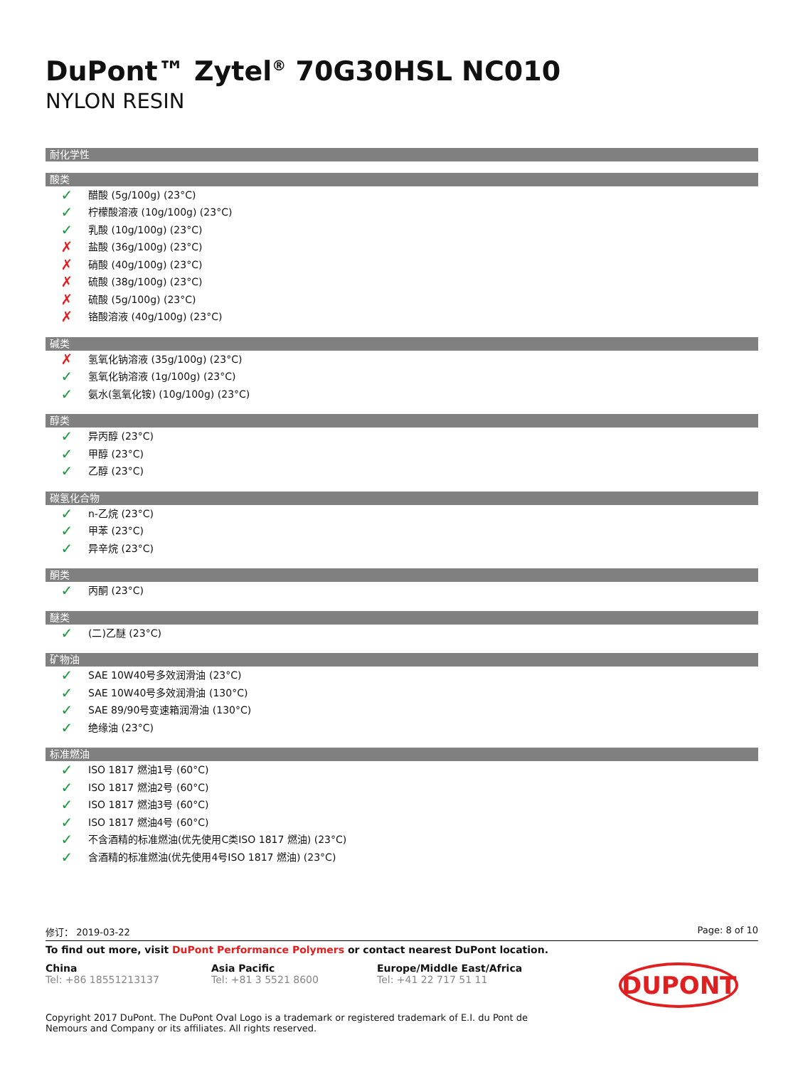DuPont™ Zytel<sup>®</sup> 70G30HSL NC010
NYLON RESIN
耐化学性
酸类
✓ 醋酸 (5g/100g) (23°C)
✓ 柠檬酸溶液 (10g/100g) (23°C)
✓ 乳酸 (10g/100g) (23°C)
✗ 盐酸 (36g/100g) (23°C)
✗ 硝酸 (40g/100g) (23°C)
✗ 硫酸 (38g/100g) (23°C)
✗ 硫酸 (5g/100g) (23°C)
✗ 铬酸溶液 (40g/100g) (23°C)
碱类
✗ 氢氧化钠溶液 (35g/100g) (23°C)
✓ 氢氧化钠溶液 (1g/100g) (23°C)
✓ 氨水(氢氧化铵) (10g/100g) (23°C)
醇类
✓ 异丙醇 (23°C)
✓ 甲醇 (23°C)
✓ 乙醇 (23°C)
碳氢化合物
✓ n-乙烷 (23°C)
✓ 甲苯 (23°C)
✓ 异辛烷 (23°C)
酮类
✓ 丙酮 (23°C)
醚类
✓ (二)乙醚 (23°C)
矿物油
✓ SAE 10W40号多效润滑油 (23°C)
✓ SAE 10W40号多效润滑油 (130°C)
✓ SAE 89/90号变速箱润滑油 (130°C)
✓ 绝缘油 (23°C)
标准燃油
✓ ISO 1817 燃油1号 (60°C)
✓ ISO 1817 燃油2号 (60°C)
✓ ISO 1817 燃油3号 (60°C)
✓ ISO 1817 燃油4号 (60°C)
✓ 不含酒精的标准燃油(优先使用C类ISO 1817 燃油) (23°C)
✓ 含酒精的标准燃油(优先使用4号ISO 1817 燃油) (23°C)
修订： 2019-03-22 Page: 8 of 10
To find out more, visit DuPont Performance Polymers or contact nearest DuPont location.
China
Tel: +86 18551213137
Asia Pacific
Tel: +81 3 5521 8600
Europe/Middle East/Africa
Tel: +41 22 717 51 11
DUPONT
Copyright 2017 DuPont. The DuPont Oval Logo is a trademark or registered trademark of E.I. du Pont de Nemours and Company or its affiliates. All rights reserved.